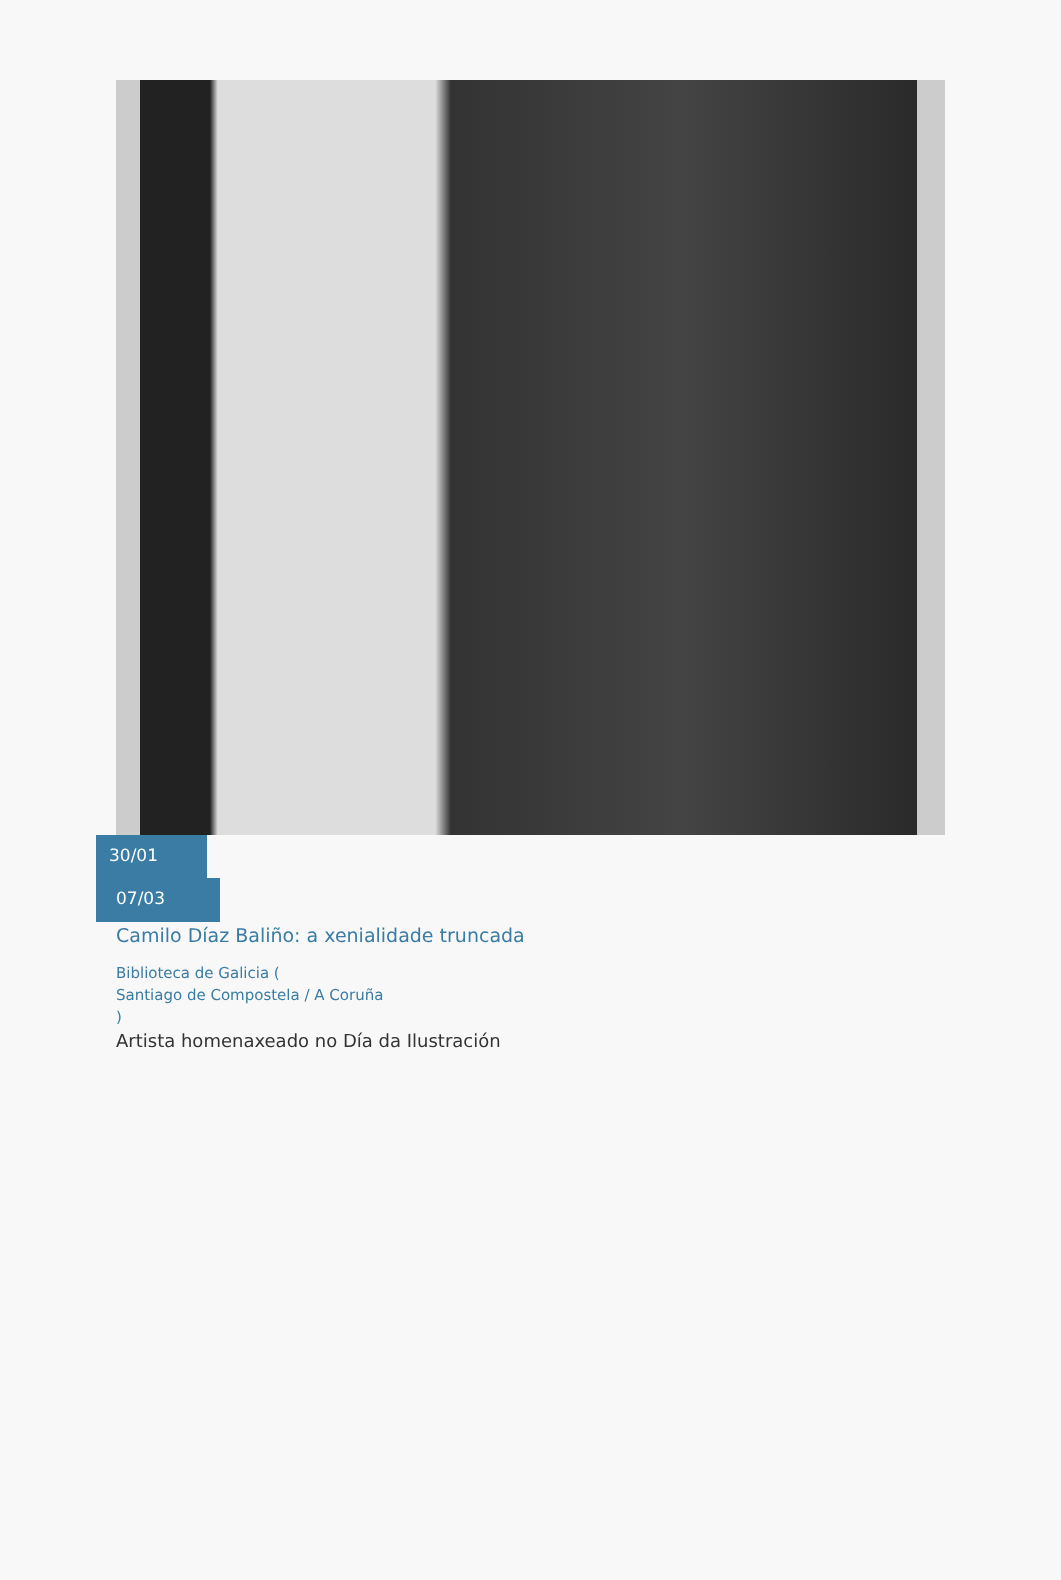30/01
07/03
Camilo Díaz Baliño: a xenialidade truncada
Biblioteca de Galicia (
Santiago de Compostela / A Coruña
)
Artista homenaxeado no Día da Ilustración